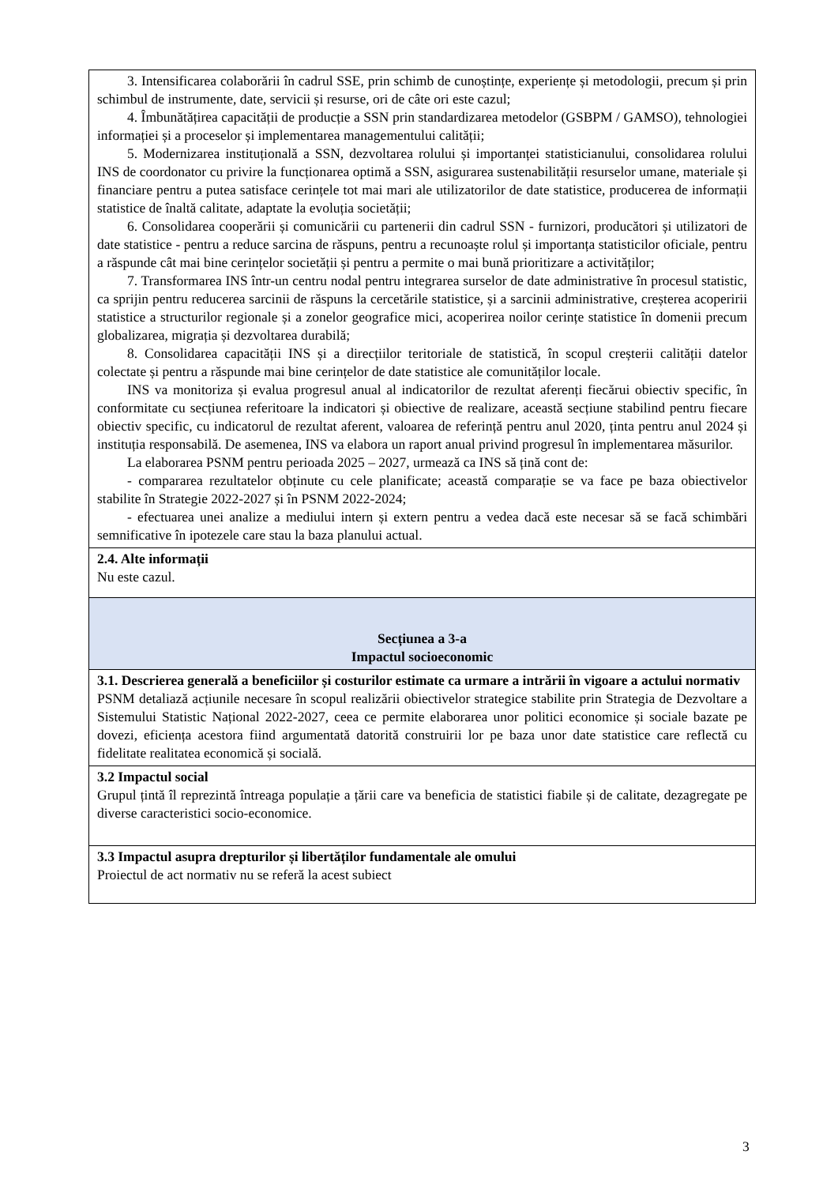| 3. Intensificarea colaborării în cadrul SSE, prin schimb de cunoștințe, experiențe și metodologii, precum și prin schimbul de instrumente, date, servicii și resurse, ori de câte ori este cazul; 4. Îmbunătățirea capacității de producție a SSN prin standardizarea metodelor (GSBPM / GAMSO), tehnologiei informației și a proceselor și implementarea managementului calității; 5. Modernizarea instituțională a SSN, dezvoltarea rolului și importanței statisticianului, consolidarea rolului INS de coordonator cu privire la funcționarea optimă a SSN, asigurarea sustenabilității resurselor umane, materiale și financiare pentru a putea satisface cerințele tot mai mari ale utilizatorilor de date statistice, producerea de informații statistice de înaltă calitate, adaptate la evoluția societății; 6. Consolidarea cooperării și comunicării cu partenerii din cadrul SSN - furnizori, producători și utilizatori de date statistice - pentru a reduce sarcina de răspuns, pentru a recunoaște rolul și importanța statisticilor oficiale, pentru a răspunde cât mai bine cerințelor societății și pentru a permite o mai bună prioritizare a activităților; 7. Transformarea INS într-un centru nodal pentru integrarea surselor de date administrative în procesul statistic, ca sprijin pentru reducerea sarcinii de răspuns la cercetările statistice, și a sarcinii administrative, creșterea acoperirii statistice a structurilor regionale și a zonelor geografice mici, acoperirea noilor cerințe statistice în domenii precum globalizarea, migrația și dezvoltarea durabilă; 8. Consolidarea capacității INS și a direcțiilor teritoriale de statistică, în scopul creșterii calității datelor colectate și pentru a răspunde mai bine cerințelor de date statistice ale comunităților locale. INS va monitoriza și evalua progresul anual al indicatorilor de rezultat aferenți fiecărui obiectiv specific, în conformitate cu secțiunea referitoare la indicatori și obiective de realizare, această secțiune stabilind pentru fiecare obiectiv specific, cu indicatorul de rezultat aferent, valoarea de referință pentru anul 2020, ținta pentru anul 2024 și instituția responsabilă. De asemenea, INS va elabora un raport anual privind progresul în implementarea măsurilor. La elaborarea PSNM pentru perioada 2025 – 2027, urmează ca INS să țină cont de: - compararea rezultatelor obținute cu cele planificate; această comparație se va face pe baza obiectivelor stabilite în Strategie 2022-2027 și în PSNM 2022-2024; - efectuarea unei analize a mediului intern și extern pentru a vedea dacă este necesar să se facă schimbări semnificative în ipotezele care stau la baza planului actual. |
| 2.4. Alte informații Nu este cazul. |
| Secțiunea a 3-a Impactul socioeconomic |
| 3.1. Descrierea generală a beneficiilor și costurilor estimate ca urmare a intrării în vigoare a actului normativ PSNM detaliază acțiunile necesare în scopul realizării obiectivelor strategice stabilite prin Strategia de Dezvoltare a Sistemului Statistic Național 2022-2027, ceea ce permite elaborarea unor politici economice și sociale bazate pe dovezi, eficiența acestora fiind argumentată datorită construirii lor pe baza unor date statistice care reflectă cu fidelitate realitatea economică și socială. |
| 3.2 Impactul social Grupul țintă îl reprezintă întreaga populație a țării care va beneficia de statistici fiabile și de calitate, dezagregate pe diverse caracteristici socio-economice. |
| 3.3 Impactul asupra drepturilor și libertăților fundamentale ale omului Proiectul de act normativ nu se referă la acest subiect |
3